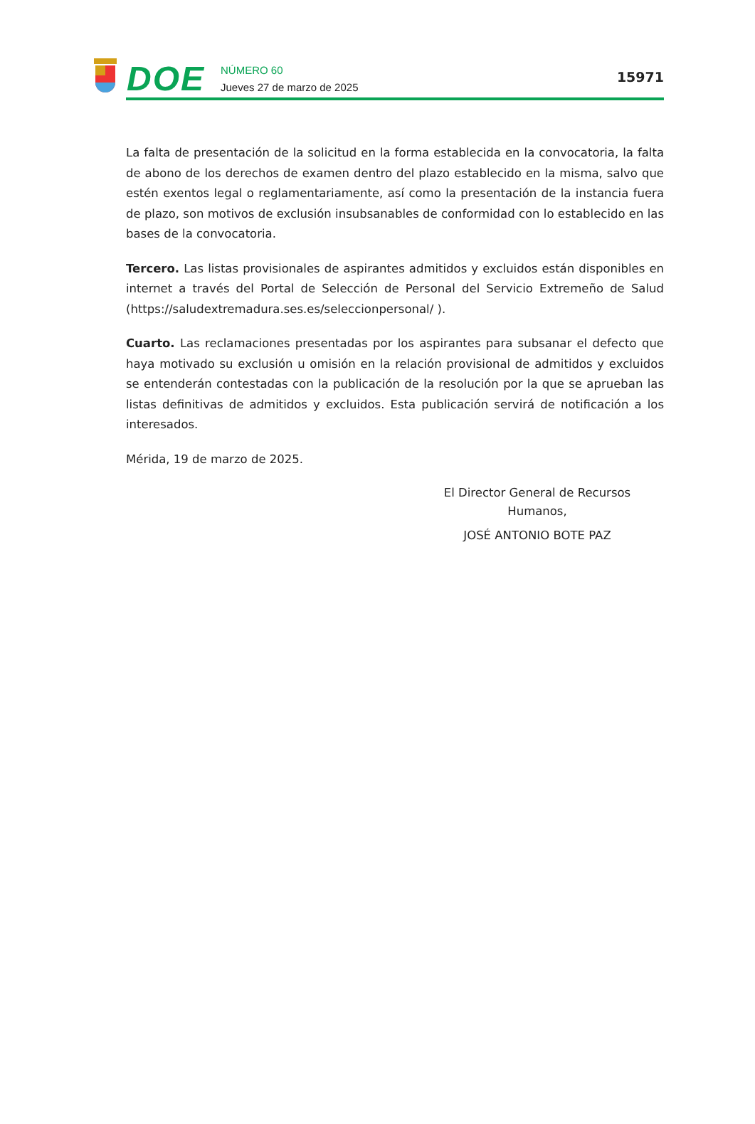DOE
NÚMERO 60
Jueves 27 de marzo de 2025
15971
La falta de presentación de la solicitud en la forma establecida en la convocatoria, la falta de abono de los derechos de examen dentro del plazo establecido en la misma, salvo que estén exentos legal o reglamentariamente, así como la presentación de la instancia fuera de plazo, son motivos de exclusión insubsanables de conformidad con lo establecido en las bases de la convocatoria.
Tercero. Las listas provisionales de aspirantes admitidos y excluidos están disponibles en internet a través del Portal de Selección de Personal del Servicio Extremeño de Salud (https://saludextremadura.ses.es/seleccionpersonal/ ).
Cuarto. Las reclamaciones presentadas por los aspirantes para subsanar el defecto que haya motivado su exclusión u omisión en la relación provisional de admitidos y excluidos se entenderán contestadas con la publicación de la resolución por la que se aprueban las listas definitivas de admitidos y excluidos. Esta publicación servirá de notificación a los interesados.
Mérida, 19 de marzo de 2025.
El Director General de Recursos
Humanos,
JOSÉ ANTONIO BOTE PAZ